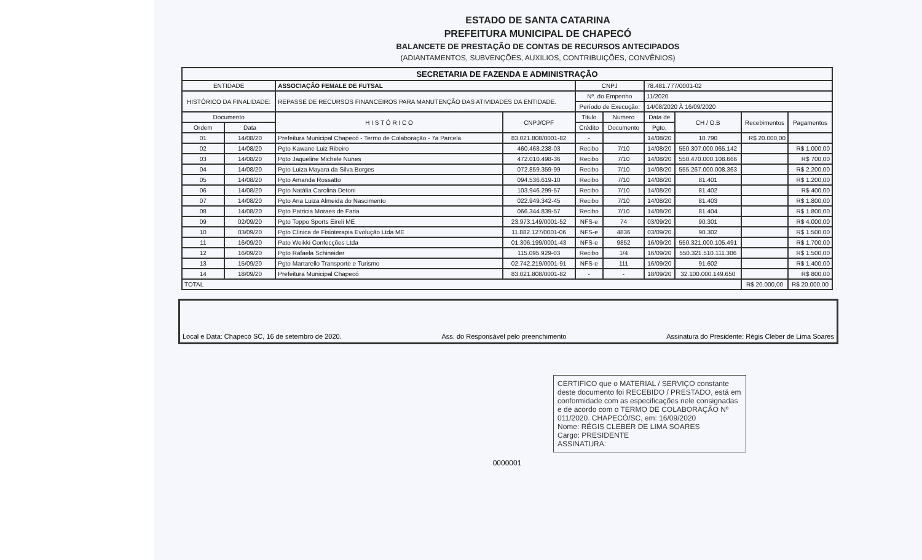ESTADO DE SANTA CATARINA
PREFEITURA MUNICIPAL DE CHAPECÓ
BALANCETE DE PRESTAÇÃO DE CONTAS DE RECURSOS ANTECIPADOS
(ADIANTAMENTOS, SUBVENÇÕES, AUXILIOS, CONTRIBUIÇÕES, CONVÊNIOS)
| SECRETARIA DE FAZENDA E ADMINISTRAÇÃO | | | | | | | | | |
| --- | --- | --- | --- | --- | --- | --- | --- | --- | --- |
| ENTIDADE | | ASSOCIAÇÃO FEMALE DE FUTSAL | | CNPJ | | 78.481.777/0001-02 | | | |
| HISTÓRICO DA FINALIDADE: | | REPASSE DE RECURSOS FINANCEIROS PARA MANUTENÇÃO DAS ATIVIDADES DA ENTIDADE. | | Nº. do Empenho | | 11/2020 | | | |
| | | | | Período de Execução: | | 14/08/2020 À 16/09/2020 | | | |
| Documento | | H I S T Ó R I C O | CNPJ/CPF | Titulo | Numero | Data de | CH / O.B | Recebimentos | Pagamentos |
| Ordem | Data | | | Crédito | Documento | Pgto. | | | |
| 01 | 14/08/20 | Prefeitura Municipal Chapecó - Termo de Colaboração - 7a Parcela | 83.021.808/0001-82 | - | | 14/08/20 | 10.790 | R$ 20.000,00 | |
| 02 | 14/08/20 | Pgto Kawane Luiz Ribeiro | 460.468.238-03 | Recibo | 7/10 | 14/08/20 | 550.307.000.065.142 | | R$ 1.000,00 |
| 03 | 14/08/20 | Pgto Jaqueline Michele Nunes | 472.010.498-36 | Recibo | 7/10 | 14/08/20 | 550.470.000.108.666 | | R$ 700,00 |
| 04 | 14/08/20 | Pgto Luiza Mayara da Silva Borges | 072.859.359-99 | Recibo | 7/10 | 14/08/20 | 555.267.000.008.363 | | R$ 2.200,00 |
| 05 | 14/08/20 | Pgto Amanda Rossatto | 094.536.619-10 | Recibo | 7/10 | 14/08/20 | 81.401 | | R$ 1.200,00 |
| 06 | 14/08/20 | Pgto Natália Carolina Detoni | 103.946.299-57 | Recibo | 7/10 | 14/08/20 | 81.402 | | R$ 400,00 |
| 07 | 14/08/20 | Pgto Ana Luiza Almeida do Nascimento | 022.949.342-45 | Recibo | 7/10 | 14/08/20 | 81.403 | | R$ 1.800,00 |
| 08 | 14/08/20 | Pgto Patricia Moraes de Faria | 066.344.839-57 | Recibo | 7/10 | 14/08/20 | 81.404 | | R$ 1.800,00 |
| 09 | 02/09/20 | Pgto Toppo Sports Eireli ME | 23.973.149/0001-52 | NFS-e | 74 | 03/09/20 | 90.301 | | R$ 4.000,00 |
| 10 | 03/09/20 | Pgto Clinica de Fisioterapia Evolução Ltda ME | 11.882.127/0001-06 | NFS-e | 4836 | 03/09/20 | 90.302 | | R$ 1.500,00 |
| 11 | 16/09/20 | Pato Weikki Confecções Ltda | 01.306.199/0001-43 | NFS-e | 9852 | 16/09/20 | 550.321.000.105.491 | | R$ 1.700,00 |
| 12 | 16/09/20 | Pgto Rafaela Schineider | 115.095.929-03 | Recibo | 1/4 | 16/09/20 | 550.321.510.111.306 | | R$ 1.500,00 |
| 13 | 15/09/20 | Pgto Martarello Transporte e Turismo | 02.742.219/0001-91 | NFS-e | 111 | 16/09/20 | 91.602 | | R$ 1.400,00 |
| 14 | 18/09/20 | Prefeitura Municipal Chapecó | 83.021.808/0001-82 | - | - | 18/09/20 | 32.100.000.149.650 | | R$ 800,00 |
| TOTAL | | | | | | | | R$ 20.000,00 | R$ 20.000,00 |
Local e Data: Chapecó SC, 16 de setembro de 2020. Ass. do Responsável pelo preenchimento Assinatura do Presidente: Régis Cleber de Lima Soares
CERTIFICO que o MATERIAL / SERVIÇO constante deste documento foi RECEBIDO / PRESTADO, está em conformidade com as especificações nele consignadas e de acordo com o TERMO DE COLABORAÇÃO Nº 011/2020. CHAPECÓ/SC, em: 16/09/2020
Nome: RÉGIS CLEBER DE LIMA SOARES
Cargo: PRESIDENTE
ASSINATURA:
0000001